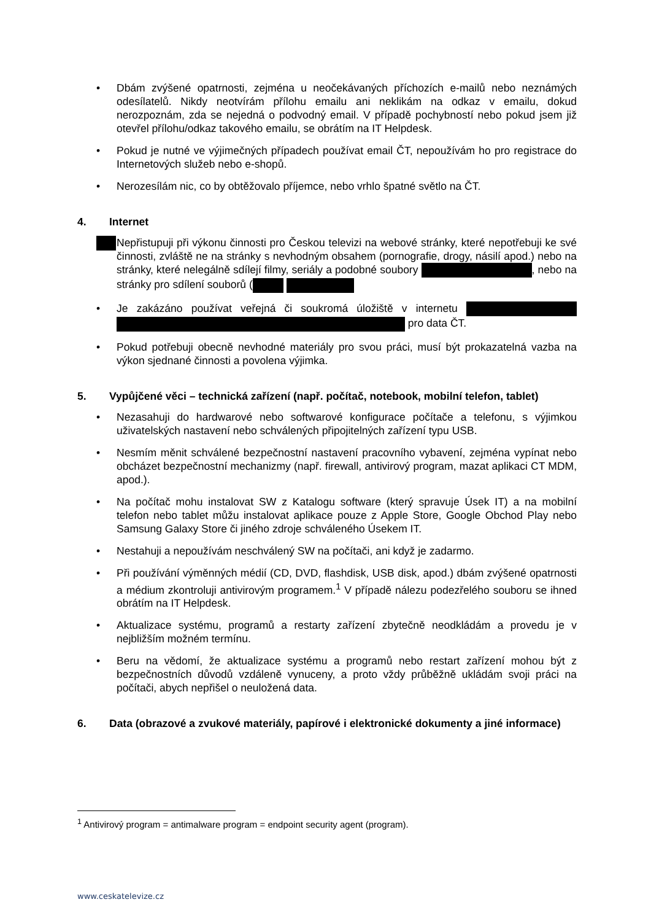• Dbám zvýšené opatrnosti, zejména u neočekávaných příchozích e-mailů nebo neznámých odesílatelů. Nikdy neotvírám přílohu emailu ani neklikám na odkaz v emailu, dokud nerozpoznám, zda se nejedná o podvodný email. V případě pochybností nebo pokud jsem již otevřel přílohu/odkaz takového emailu, se obrátím na IT Helpdesk.
• Pokud je nutné ve výjimečných případech používat email ČT, nepoužívám ho pro registrace do Internetových služeb nebo e-shopů.
• Nerozesílám nic, co by obtěžovalo příjemce, nebo vrhlo špatné světlo na ČT.
4. Internet
Nepřistupuji při výkonu činnosti pro Českou televizi na webové stránky, které nepotřebuji ke své činnosti, zvláště ne na stránky s nevhodným obsahem (pornografie, drogy, násilí apod.) nebo na stránky, které nelegálně sdílejí filmy, seriály a podobné soubory , nebo na stránky pro sdílení souborů (
• Je zakázáno používat veřejná či soukromá úložiště v internetu pro data ČT.
• Pokud potřebuji obecně nevhodné materiály pro svou práci, musí být prokazatelná vazba na výkon sjednané činnosti a povolena výjimka.
5. Vypůjčené věci – technická zařízení (např. počítač, notebook, mobilní telefon, tablet)
• Nezasahuji do hardwarové nebo softwarové konfigurace počítače a telefonu, s výjimkou uživatelských nastavení nebo schválených připojitelných zařízení typu USB.
• Nesmím měnit schválené bezpečnostní nastavení pracovního vybavení, zejména vypínat nebo obcházet bezpečnostní mechanizmy (např. firewall, antivirový program, mazat aplikaci CT MDM, apod.).
• Na počítač mohu instalovat SW z Katalogu software (který spravuje Úsek IT) a na mobilní telefon nebo tablet můžu instalovat aplikace pouze z Apple Store, Google Obchod Play nebo Samsung Galaxy Store či jiného zdroje schváleného Úsekem IT.
• Nestahuji a nepoužívám neschválený SW na počítači, ani když je zadarmo.
• Při používání výměnných médií (CD, DVD, flashdisk, USB disk, apod.) dbám zvýšené opatrnosti a médium zkontroluji antivirovým programem.<sup>1</sup> V případě nálezu podezřelého souboru se ihned obrátím na IT Helpdesk.
• Aktualizace systému, programů a restarty zařízení zbytečně neodkládám a provedu je v nejbližším možném termínu.
• Beru na vědomí, že aktualizace systému a programů nebo restart zařízení mohou být z bezpečnostních důvodů vzdáleně vynuceny, a proto vždy průběžně ukládám svoji práci na počítači, abych nepřišel o neuložená data.
6. Data (obrazové a zvukové materiály, papírové i elektronické dokumenty a jiné informace)
<sup>1</sup> Antivirový program = antimalware program = endpoint security agent (program).
www.ceskatelevize.cz